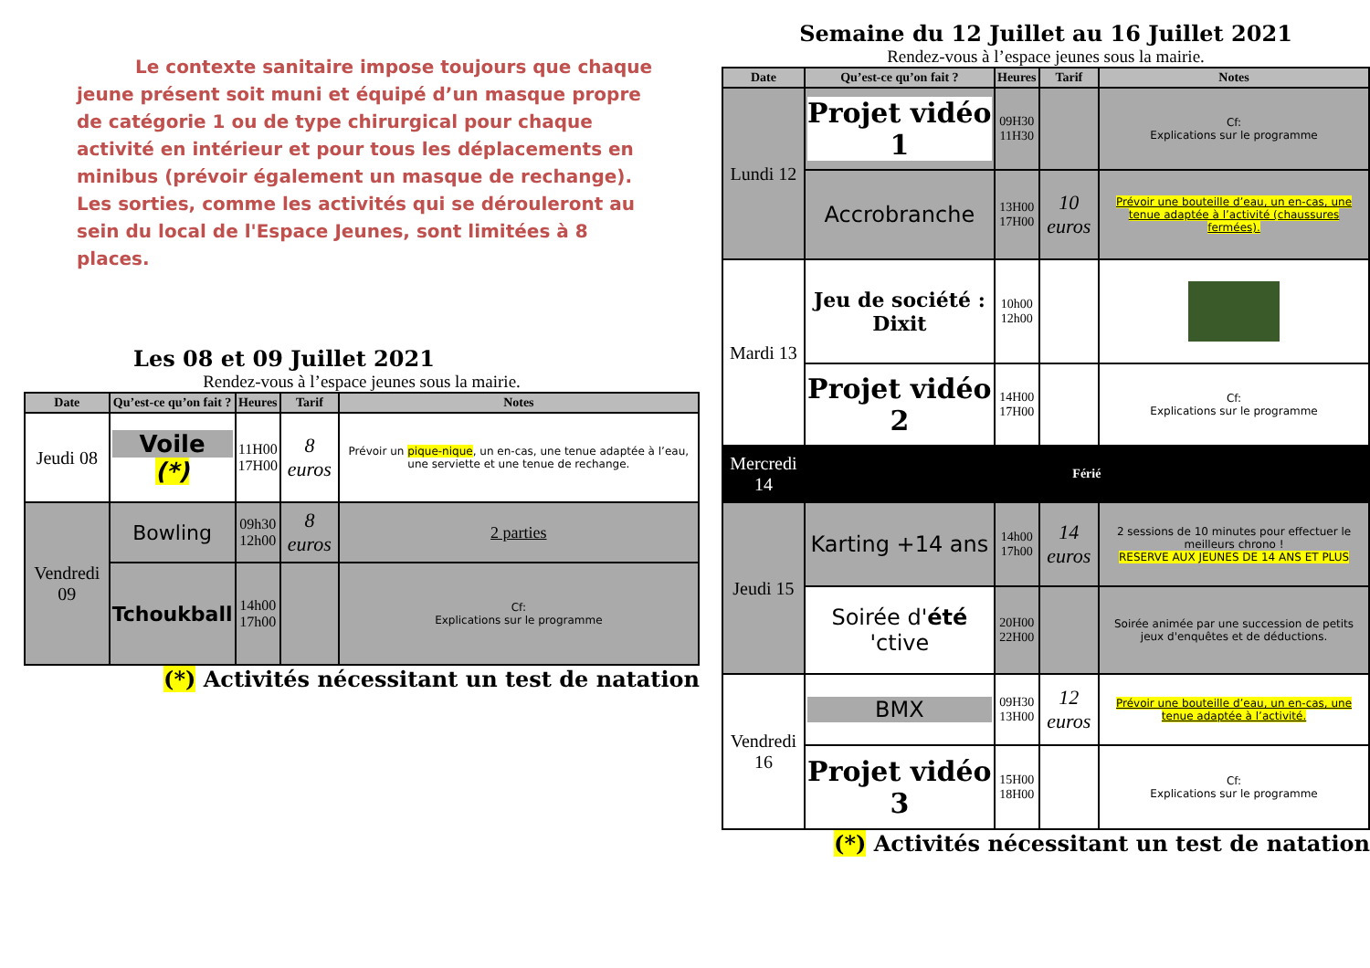Le contexte sanitaire impose toujours que chaque jeune présent soit muni et équipé d’un masque propre de catégorie 1 ou de type chirurgical pour chaque activité en intérieur et pour tous les déplacements en minibus (prévoir également un masque de rechange). Les sorties, comme les activités qui se dérouleront au sein du local de l'Espace Jeunes, sont limitées à 8 places.
Les 08 et 09 Juillet 2021
Rendez-vous à l’espace jeunes sous la mairie.
| Date | Qu’est-ce qu’on fait ? | Heures | Tarif | Notes |
| --- | --- | --- | --- | --- |
| Jeudi 08 | Voile (*) | 11H00 17H00 | 8 euros | Prévoir un pique-nique , un en-cas, une tenue adaptée à l’eau, une serviette et une tenue de rechange. |
| Vendredi 09 | Bowling | 09h30 12h00 | 8 euros | 2 parties |
| | Tchoukball | 14h00 17h00 | | Cf: Explications sur le programme |
(*) Activités nécessitant un test de natation
Semaine du 12 Juillet au 16 Juillet 2021
Rendez-vous à l’espace jeunes sous la mairie.
| Date | Qu’est-ce qu’on fait ? | Heures | Tarif | Notes |
| --- | --- | --- | --- | --- |
| Lundi 12 | Projet vidéo 1 | 09H30 11H30 | | Cf: Explications sur le programme |
| | Accrobranche | 13H00 17H00 | 10 euros | Prévoir une bouteille d’eau, un en-cas, une tenue adaptée à l’activité (chaussures fermées). |
| Mardi 13 | Jeu de société : Dixit | 10h00 12h00 | | |
| | Projet vidéo 2 | 14H00 17H00 | | Cf: Explications sur le programme |
| Mercredi 14 | Férié | | | |
| Jeudi 15 | Karting +14 ans | 14h00 17h00 | 14 euros | 2 sessions de 10 minutes pour effectuer le meilleurs chrono ! RESERVE AUX JEUNES DE 14 ANS ET PLUS |
| | Soirée d' été 'ctive | 20H00 22H00 | | Soirée animée par une succession de petits jeux d'enquêtes et de déductions. |
| Vendredi 16 | BMX | 09H30 13H00 | 12 euros | Prévoir une bouteille d’eau, un en-cas, une tenue adaptée à l’activité. |
| | Projet vidéo 3 | 15H00 18H00 | | Cf: Explications sur le programme |
(*) Activités nécessitant un test de natation